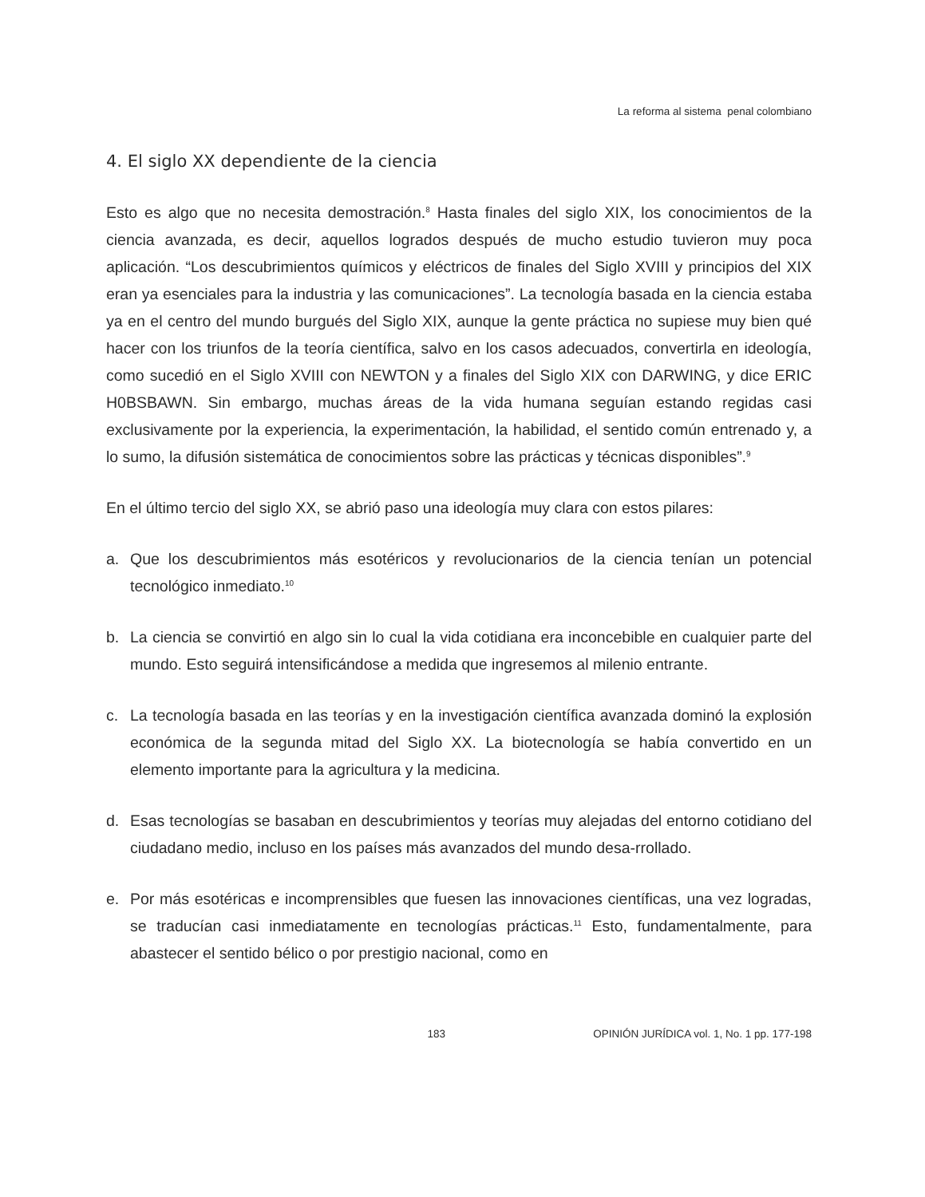La reforma al sistema penal colombiano
4. El siglo XX dependiente de la ciencia
Esto es algo que no necesita demostración.<sup>8</sup> Hasta finales del siglo XIX, los conocimientos de la ciencia avanzada, es decir, aquellos logrados después de mucho estudio tuvieron muy poca aplicación. “Los descubrimientos químicos y eléctricos de finales del Siglo XVIII y principios del XIX eran ya esenciales para la industria y las comunicaciones”. La tecnología basada en la ciencia estaba ya en el centro del mundo burgués del Siglo XIX, aunque la gente práctica no supiese muy bien qué hacer con los triunfos de la teoría científica, salvo en los casos adecuados, convertirla en ideología, como sucedió en el Siglo XVIII con NEWTON y a finales del Siglo XIX con DARWING, y dice ERIC H0BSBAWN. Sin embargo, muchas áreas de la vida humana seguían estando regidas casi exclusivamente por la experiencia, la experimentación, la habilidad, el sentido común entrenado y, a lo sumo, la difusión sistemática de conocimientos sobre las prácticas y técnicas disponibles”.<sup>9</sup>
En el último tercio del siglo XX, se abrió paso una ideología muy clara con estos pilares:
a. Que los descubrimientos más esotéricos y revolucionarios de la ciencia tenían un potencial tecnológico inmediato.<sup>10</sup>
b. La ciencia se convirtió en algo sin lo cual la vida cotidiana era inconcebible en cualquier parte del mundo. Esto seguirá intensificándose a medida que ingresemos al milenio entrante.
c. La tecnología basada en las teorías y en la investigación científica avanzada dominó la explosión económica de la segunda mitad del Siglo XX. La biotecnología se había convertido en un elemento importante para la agricultura y la medicina.
d. Esas tecnologías se basaban en descubrimientos y teorías muy alejadas del entorno cotidiano del ciudadano medio, incluso en los países más avanzados del mundo desa-rrollado.
e. Por más esotéricas e incomprensibles que fuesen las innovaciones científicas, una vez logradas, se traducían casi inmediatamente en tecnologías prácticas.<sup>11</sup> Esto, fundamentalmente, para abastecer el sentido bélico o por prestigio nacional, como en
183 OPINIÓN JURÍDICA vol. 1, No. 1 pp. 177-198